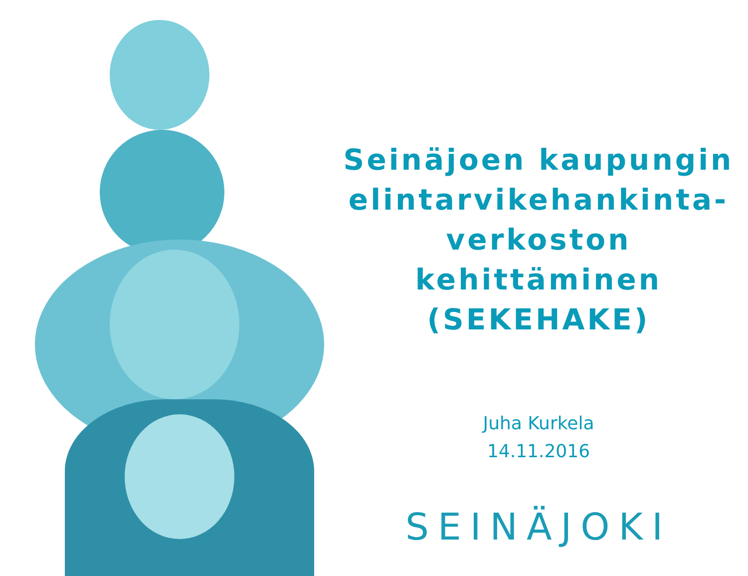Seinäjoen kaupungin
elintarvikehankinta-
verkoston
kehittäminen
(SEKEHAKE)
Juha Kurkela
14.11.2016
SEINÄJOKI